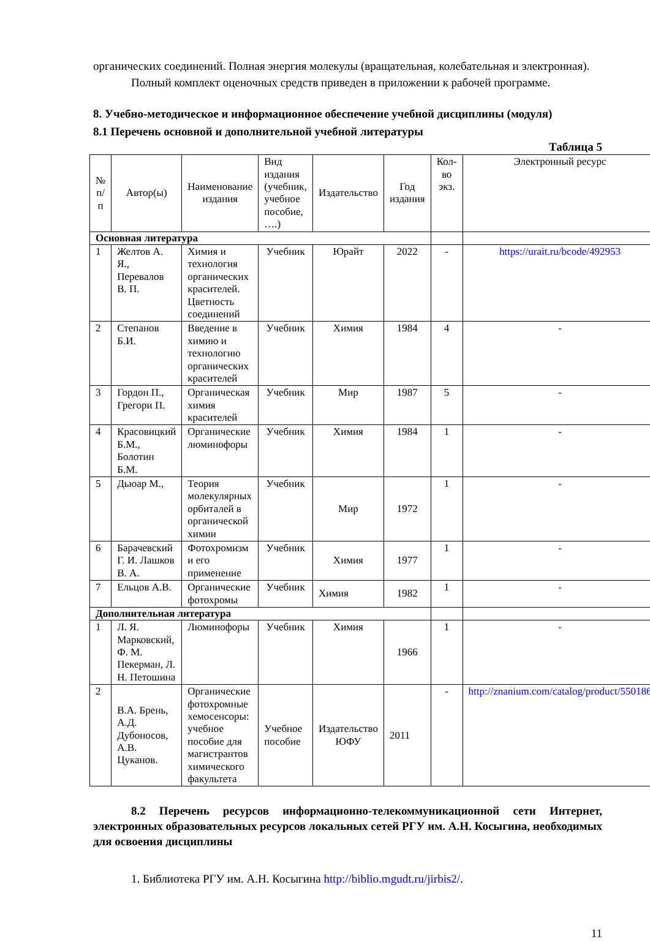органических соединений. Полная энергия молекулы (вращательная, колебательная и электронная).
Полный комплект оценочных средств приведен в приложении к рабочей программе.
8. Учебно-методическое и информационное обеспечение учебной дисциплины (модуля)
8.1 Перечень основной и дополнительной учебной литературы
Таблица 5
| № п/п | Автор(ы) | Наименование издания | Вид издания (учебник, учебное пособие, ….) | Издательство | Год издания | Кол-во экз. | Электронный ресурс |
| --- | --- | --- | --- | --- | --- | --- | --- |
| Основная литература | | | | | | | |
| 1 | Желтов А. Я., Перевалов В. П. | Химия и технология органических красителей. Цветность соединений | Учебник | Юрайт | 2022 | - | https://urait.ru/bcode/492953 |
| 2 | Степанов Б.И. | Введение в химию и технологию органических красителей | Учебник | Химия | 1984 | 4 | - |
| 3 | Гордон П., Грегори П. | Органическая химия красителей | Учебник | Мир | 1987 | 5 | - |
| 4 | Красовицкий Б.М., Болотин Б.М. | Органические люминофоры | Учебник | Химия | 1984 | 1 | - |
| 5 | Дьюар М., | Теория молекулярных орбиталей в органической химии | Учебник | Мир | 1972 | 1 | - |
| 6 | Барачевский Г. И. Лашков В. А. | Фотохромизм и его применение | Учебник | Химия | 1977 | 1 | - |
| 7 | Ельцов А.В. | Органические фотохромы | Учебник | Химия | 1982 | 1 | - |
| Дополнительная литература | | | | | | | |
| 1 | Л. Я. Марковский, Ф. М. Пекерман, Л. Н. Петошина | Люминофоры | Учебник | Химия | 1966 | 1 | - |
| 2 | В.А. Брень, А.Д. Дубоносов, А.В. Цуканов. | Органические фотохромные хемосенсоры: учебное пособие для магистрантов химического факультета | Учебное пособие | Издательство ЮФУ | 2011 | - | http://znanium.com/catalog/product/550186 |
8.2 Перечень ресурсов информационно-телекоммуникационной сети Интернет, электронных образовательных ресурсов локальных сетей РГУ им. А.Н. Косыгина, необходимых для освоения дисциплины
1. Библиотека РГУ им. А.Н. Косыгина http://biblio.mgudt.ru/jirbis2/.
11